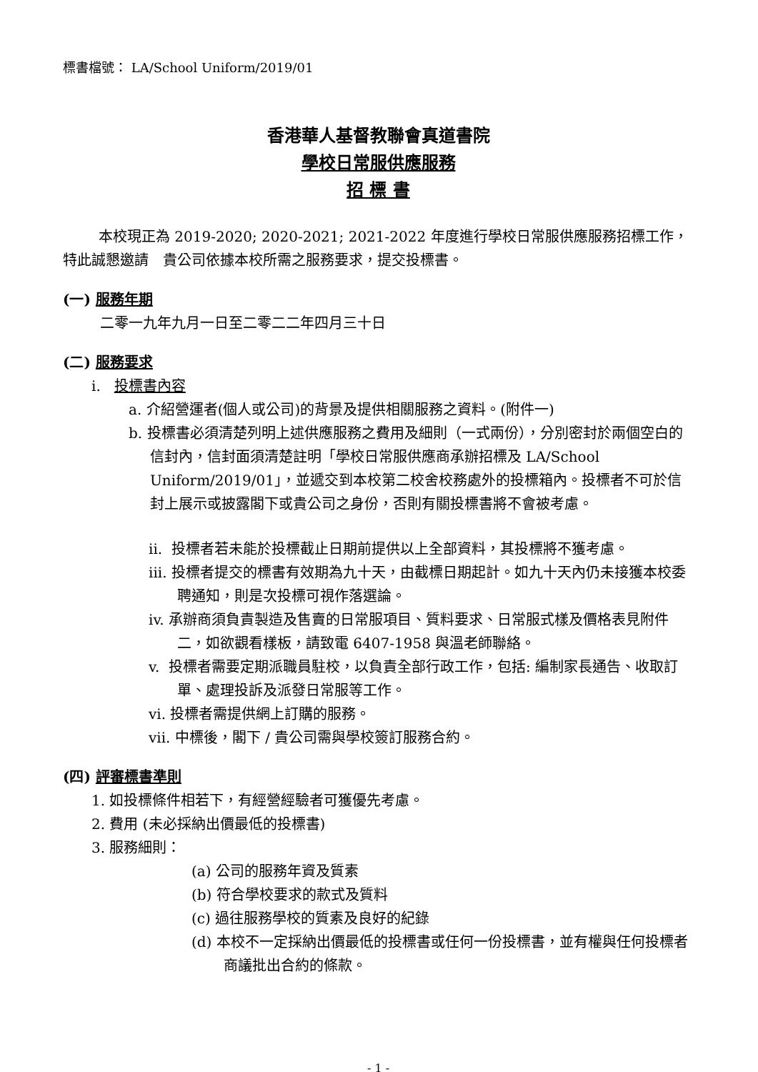標書檔號： LA/School Uniform/2019/01
香港華人基督教聯會真道書院
學校日常服供應服務
招 標 書
本校現正為 2019-2020; 2020-2021; 2021-2022 年度進行學校日常服供應服務招標工作，特此誠懇邀請　貴公司依據本校所需之服務要求，提交投標書。
(一) 服務年期
二零一九年九月一日至二零二二年四月三十日
(二) 服務要求
i. 投標書內容
a. 介紹營運者(個人或公司)的背景及提供相關服務之資料。(附件一)
b. 投標書必須清楚列明上述供應服務之費用及細則（一式兩份），分別密封於兩個空白的信封內，信封面須清楚註明「學校日常服供應商承辦招標及 LA/School Uniform/2019/01」，並遞交到本校第二校舍校務處外的投標箱內。投標者不可於信封上展示或披露閣下或貴公司之身份，否則有關投標書將不會被考慮。
ii. 投標者若未能於投標截止日期前提供以上全部資料，其投標將不獲考慮。
iii. 投標者提交的標書有效期為九十天，由截標日期起計。如九十天內仍未接獲本校委聘通知，則是次投標可視作落選論。
iv. 承辦商須負責製造及售賣的日常服項目、質料要求、日常服式樣及價格表見附件二，如欲觀看樣板，請致電 6407-1958 與溫老師聯絡。
v. 投標者需要定期派職員駐校，以負責全部行政工作，包括: 編制家長通告、收取訂單、處理投訴及派發日常服等工作。
vi. 投標者需提供網上訂購的服務。
vii. 中標後，閣下 / 貴公司需與學校簽訂服務合約。
(四) 評審標書準則
1. 如投標條件相若下，有經營經驗者可獲優先考慮。
2. 費用 (未必採納出價最低的投標書)
3. 服務細則：
(a) 公司的服務年資及質素
(b) 符合學校要求的款式及質料
(c) 過往服務學校的質素及良好的紀錄
(d) 本校不一定採納出價最低的投標書或任何一份投標書，並有權與任何投標者商議批出合約的條款。
- 1 -